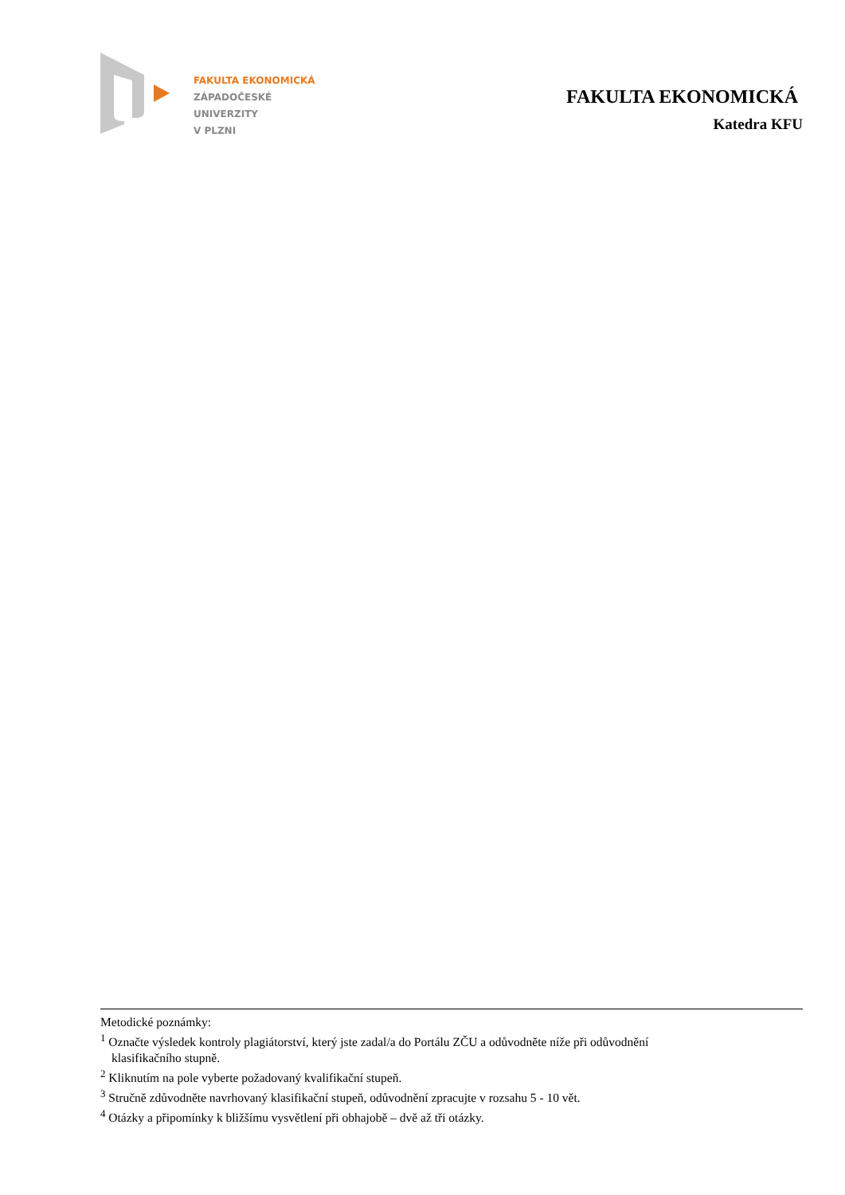FAKULTA EKONOMICKÁ
ZÁPADOČESKÉ
UNIVERZITY
V PLZNI
FAKULTA EKONOMICKÁ
Katedra KFU
Metodické poznámky:
<sup>1</sup> Označte výsledek kontroly plagiátorství, který jste zadal/a do Portálu ZČU a odůvodněte níže při odůvodnění
klasifikačního stupně.
<sup>2</sup> Kliknutím na pole vyberte požadovaný kvalifikační stupeň.
<sup>3</sup> Stručně zdůvodněte navrhovaný klasifikační stupeň, odůvodnění zpracujte v rozsahu 5 - 10 vět.
<sup>4</sup> Otázky a připomínky k bližšímu vysvětlení při obhajobě – dvě až tři otázky.